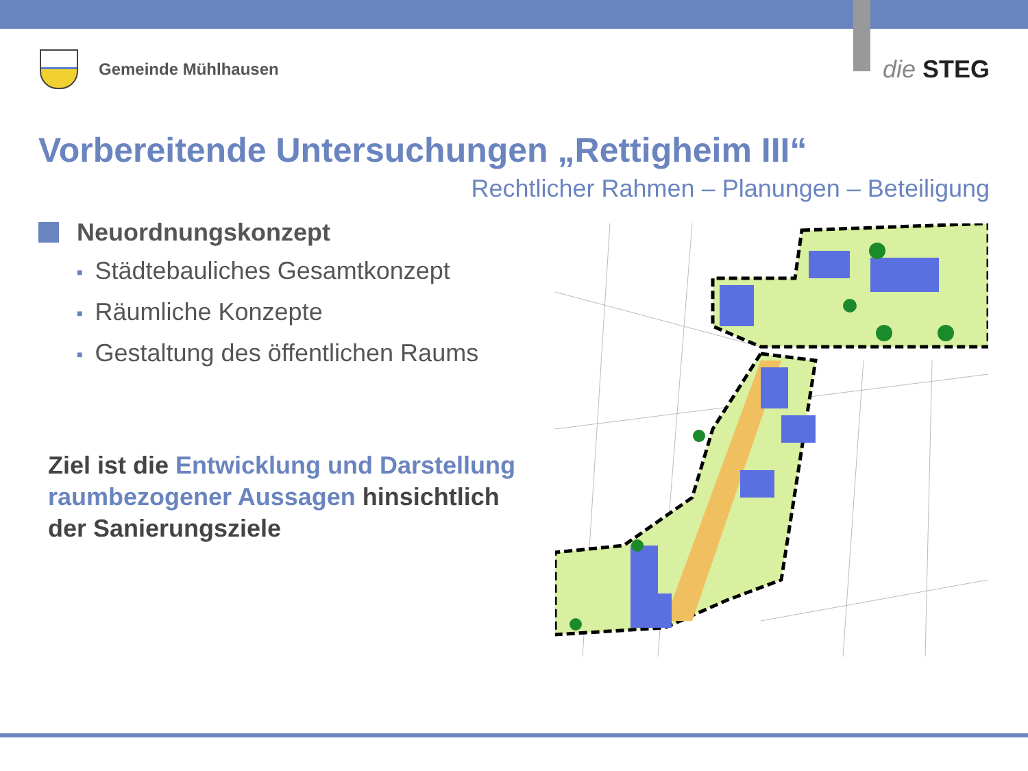Gemeinde Mühlhausen
die STEG
Vorbereitende Untersuchungen „Rettigheim III“
Rechtlicher Rahmen – Planungen – Beteiligung
Neuordnungskonzept
■ Städtebauliches Gesamtkonzept
■ Räumliche Konzepte
■ Gestaltung des öffentlichen Raums
Ziel ist die Entwicklung und Darstellung raumbezogener Aussagen hinsichtlich der Sanierungsziele